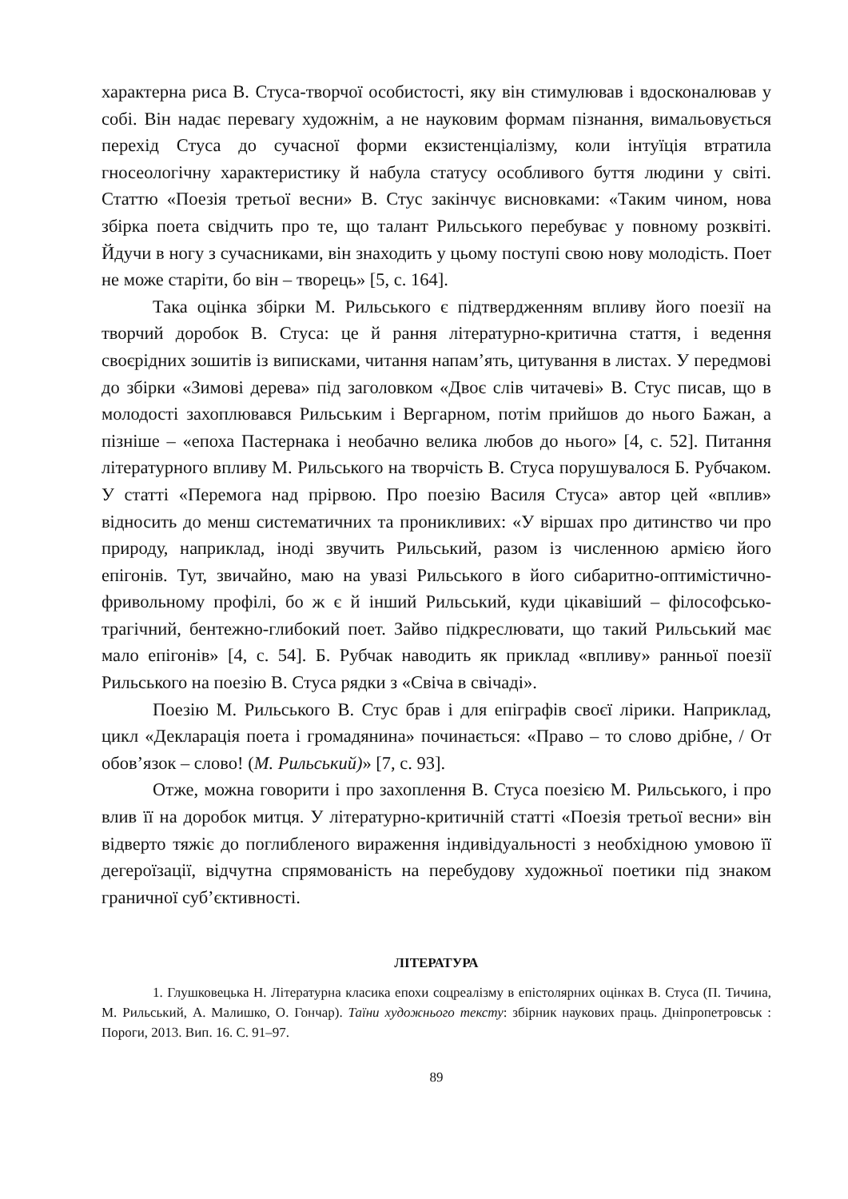характерна риса В. Стуса-творчої особистості, яку він стимулював і вдосконалював у собі. Він надає перевагу художнім, а не науковим формам пізнання, вимальовується перехід Стуса до сучасної форми екзистенціалізму, коли інтуїція втратила гносеологічну характеристику й набула статусу особливого буття людини у світі. Статтю «Поезія третьої весни» В. Стус закінчує висновками: «Таким чином, нова збірка поета свідчить про те, що талант Рильського перебуває у повному розквіті. Йдучи в ногу з сучасниками, він знаходить у цьому поступі свою нову молодість. Поет не може старіти, бо він – творець» [5, с. 164].
Така оцінка збірки М. Рильського є підтвердженням впливу його поезії на творчий доробок В. Стуса: це й рання літературно-критична стаття, і ведення своєрідних зошитів із виписками, читання напам’ять, цитування в листах. У передмові до збірки «Зимові дерева» під заголовком «Двоє слів читачеві» В. Стус писав, що в молодості захоплювався Рильським і Вергарном, потім прийшов до нього Бажан, а пізніше – «епоха Пастернака і необачно велика любов до нього» [4, с. 52]. Питання літературного впливу М. Рильського на творчість В. Стуса порушувалося Б. Рубчаком. У статті «Перемога над прірвою. Про поезію Василя Стуса» автор цей «вплив» відносить до менш систематичних та проникливих: «У віршах про дитинство чи про природу, наприклад, іноді звучить Рильський, разом із численною армією його епігонів. Тут, звичайно, маю на увазі Рильського в його сибаритно-оптимістично-фривольному профілі, бо ж є й інший Рильський, куди цікавіший – філософсько-трагічний, бентежно-глибокий поет. Зайво підкреслювати, що такий Рильський має мало епігонів» [4, с. 54]. Б. Рубчак наводить як приклад «впливу» ранньої поезії Рильського на поезію В. Стуса рядки з «Свіча в свічаді».
Поезію М. Рильського В. Стус брав і для епіграфів своєї лірики. Наприклад, цикл «Декларація поета і громадянина» починається: «Право – то слово дрібне, / От обов’язок – слово! (М. Рильський)» [7, с. 93].
Отже, можна говорити і про захоплення В. Стуса поезією М. Рильського, і про влив її на доробок митця. У літературно-критичній статті «Поезія третьої весни» він відверто тяжіє до поглибленого вираження індивідуальності з необхідною умовою її дегероїзації, відчутна спрямованість на перебудову художньої поетики під знаком граничної суб’єктивності.
ЛІТЕРАТУРА
1. Глушковецька Н. Літературна класика епохи соцреалізму в епістолярних оцінках В. Стуса (П. Тичина, М. Рильський, А. Малишко, О. Гончар). Таїни художнього тексту: збірник наукових праць. Дніпропетровськ : Пороги, 2013. Вип. 16. С. 91–97.
89